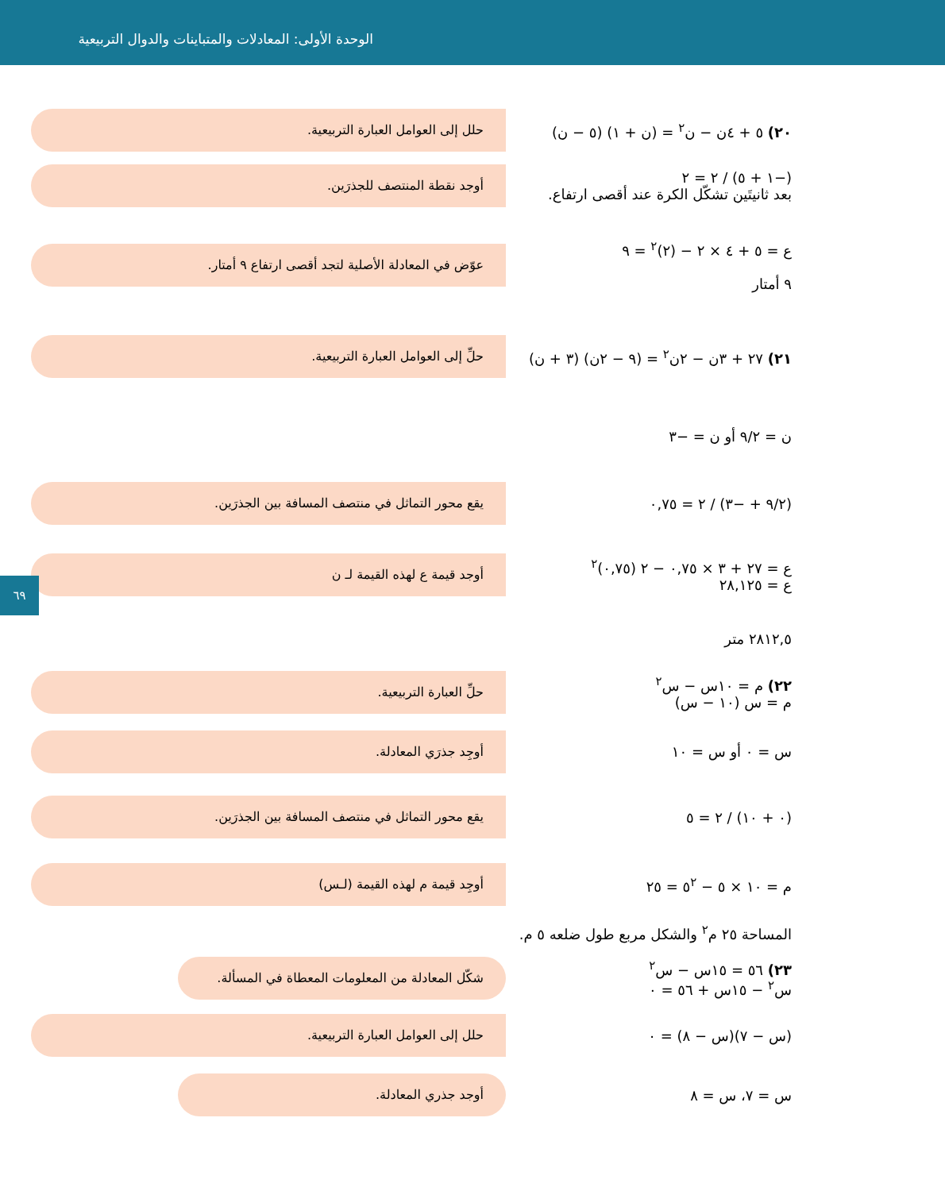الوحدة الأولى: المعادلات والمتباينات والدوال التربيعية
٦٩
٢٠) ٥ + ٤ن − ن<sup>٢</sup> = (ن + ١) (٥ − ن)
حلل إلى العوامل العبارة التربيعية.
(−١ + ٥) / ٢ = ٢
بعد ثانيتَين تشكّل الكرة عند أقصى ارتفاع.
أوجد نقطة المنتصف للجذرَين.
ع = ٥ + ٤ × ٢ − (٢)<sup>٢</sup> = ٩
٩ أمتار
عوّض في المعادلة الأصلية لتجد أقصى ارتفاع ٩ أمتار.
٢١) ٢٧ + ٣ن − ٢ن<sup>٢</sup> = (٩ − ٢ن) (٣ + ن)
حلِّ إلى العوامل العبارة التربيعية.
ن = ٩/٢ أو ن = −٣
(٩/٢ + −٣) / ٢ = ٠,٧٥
يقع محور التماثل في منتصف المسافة بين الجذرَين.
ع = ٢٧ + ٣ × ٠,٧٥ − ٢ (٠,٧٥)<sup>٢</sup>
ع = ٢٨,١٢٥
أوجد قيمة ع لهذه القيمة لـ ن
٢٨١٢,٥ متر
٢٢) م = ١٠س − س<sup>٢</sup>
م = س (١٠ − س)
حلِّ العبارة التربيعية.
س = ٠ أو س = ١٠
أوجِد جذرَي المعادلة.
(٠ + ١٠) / ٢ = ٥
يقع محور التماثل في منتصف المسافة بين الجذرَين.
م = ١٠ × ٥ − ٥<sup>٢</sup> = ٢٥
أوجِد قيمة م لهذه القيمة (لـس)
المساحة ٢٥ م<sup>٢</sup> والشكل مربع طول ضلعه ٥ م.
٢٣) ٥٦ = ١٥س − س<sup>٢</sup>
س<sup>٢</sup> − ١٥س + ٥٦ = ٠
شكّل المعادلة من المعلومات المعطاة في المسألة.
(س − ٧)(س − ٨) = ٠
حلل إلى العوامل العبارة التربيعية.
س = ٧، س = ٨
أوجد جذري المعادلة.